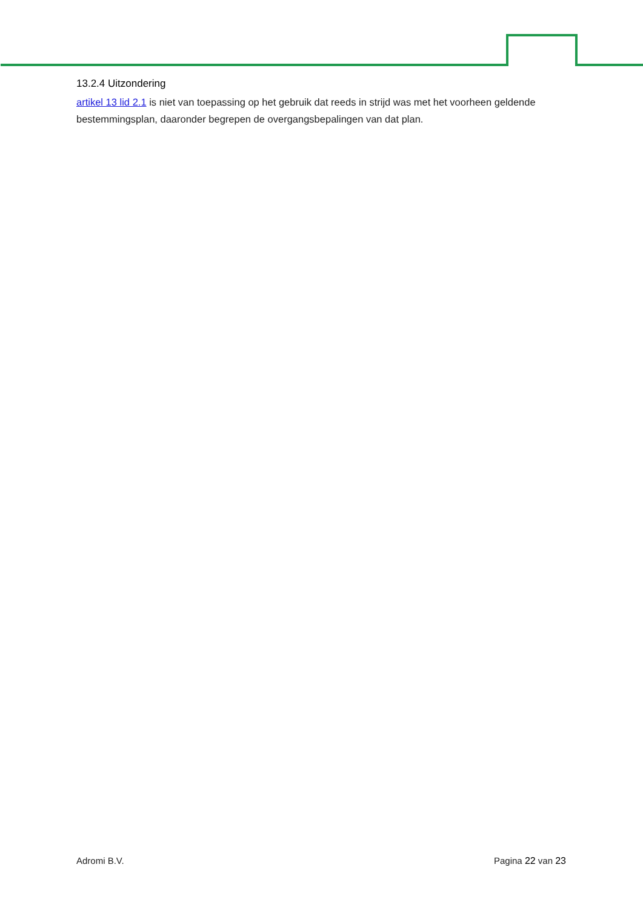13.2.4 Uitzondering
artikel 13 lid 2.1 is niet van toepassing op het gebruik dat reeds in strijd was met het voorheen geldende bestemmingsplan, daaronder begrepen de overgangsbepalingen van dat plan.
Adromi B.V. Pagina 22 van 23